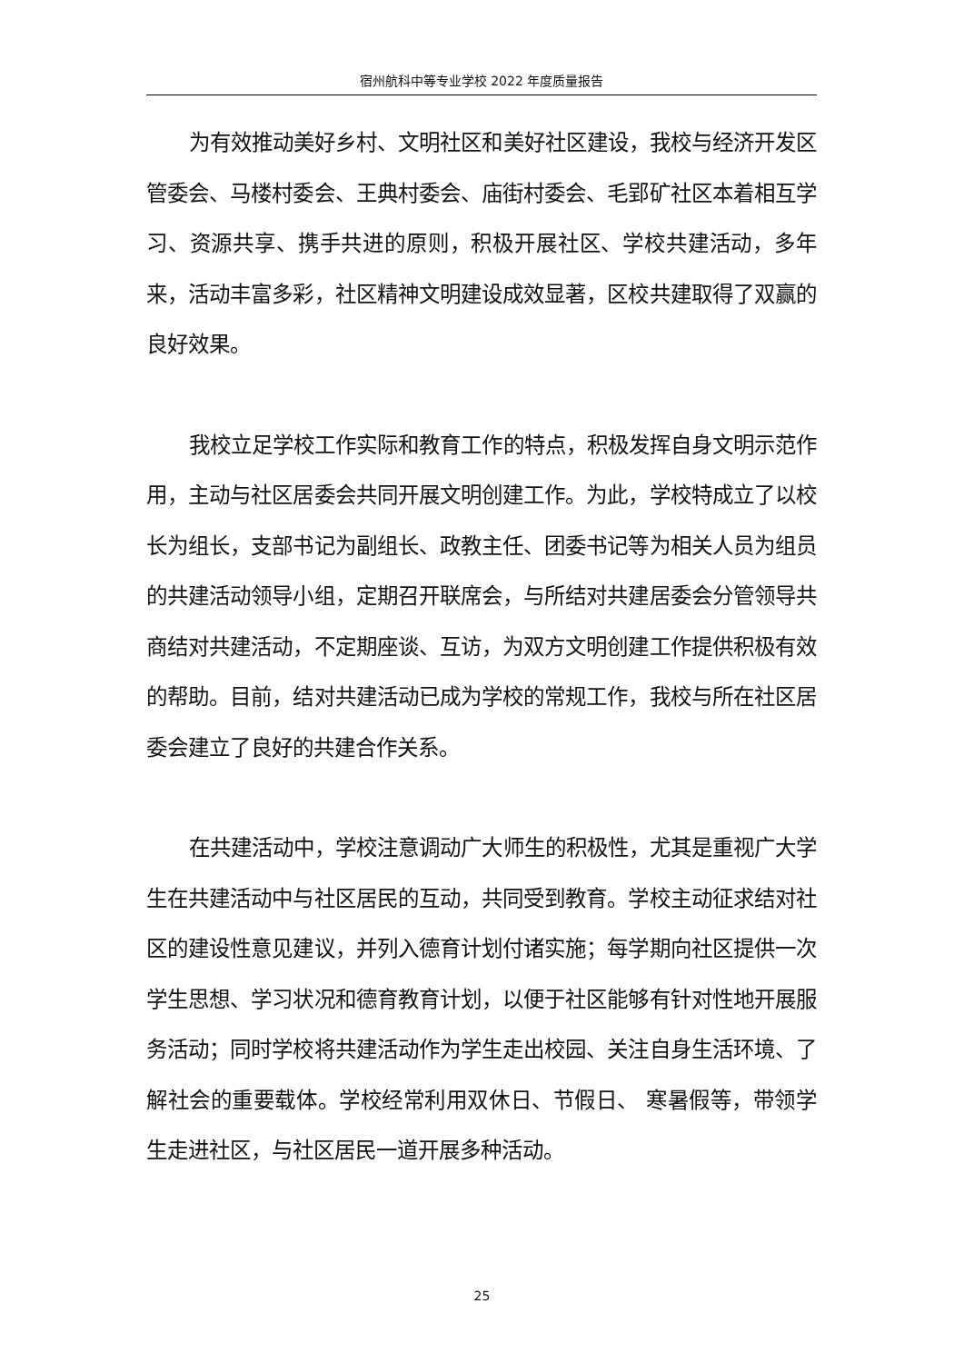宿州航科中等专业学校 2022 年度质量报告
为有效推动美好乡村、文明社区和美好社区建设，我校与经济开发区管委会、马楼村委会、王典村委会、庙街村委会、毛郢矿社区本着相互学习、资源共享、携手共进的原则，积极开展社区、学校共建活动，多年来，活动丰富多彩，社区精神文明建设成效显著，区校共建取得了双赢的良好效果。
我校立足学校工作实际和教育工作的特点，积极发挥自身文明示范作用，主动与社区居委会共同开展文明创建工作。为此，学校特成立了以校长为组长，支部书记为副组长、政教主任、团委书记等为相关人员为组员的共建活动领导小组，定期召开联席会，与所结对共建居委会分管领导共商结对共建活动，不定期座谈、互访，为双方文明创建工作提供积极有效的帮助。目前，结对共建活动已成为学校的常规工作，我校与所在社区居委会建立了良好的共建合作关系。
在共建活动中，学校注意调动广大师生的积极性，尤其是重视广大学生在共建活动中与社区居民的互动，共同受到教育。学校主动征求结对社区的建设性意见建议，并列入德育计划付诸实施；每学期向社区提供一次学生思想、学习状况和德育教育计划，以便于社区能够有针对性地开展服务活动；同时学校将共建活动作为学生走出校园、关注自身生活环境、了解社会的重要载体。学校经常利用双休日、节假日、 寒暑假等，带领学生走进社区，与社区居民一道开展多种活动。
25